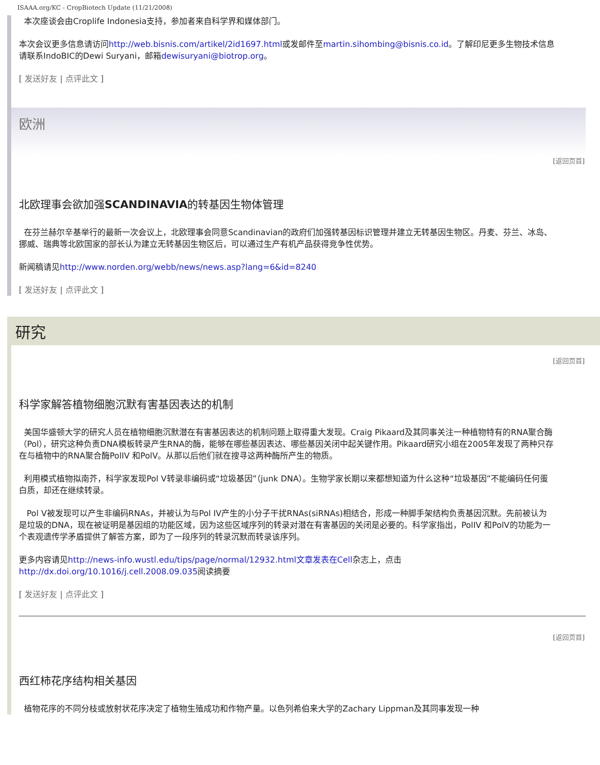ISAAA.org/KC - CropBiotech Update (11/21/2008)
本次座谈会由Croplife Indonesia支持，参加者来自科学界和媒体部门。
本次会议更多信息请访问http://web.bisnis.com/artikel/2id1697.html或发邮件至martin.sihombing@bisnis.co.id。了解印尼更多生物技术信息请联系IndoBIC的Dewi Suryani，邮箱dewisuryani@biotrop.org。
[ 发送好友 | 点评此文 ]
欧洲
[返回页首]
北欧理事会欲加强SCANDINAVIA的转基因生物体管理
在芬兰赫尔辛基举行的最新一次会议上，北欧理事会同意Scandinavian的政府们加强转基因标识管理并建立无转基因生物区。丹麦、芬兰、冰岛、挪威、瑞典等北欧国家的部长认为建立无转基因生物区后，可以通过生产有机产品获得竞争性优势。
新闻稿请见http://www.norden.org/webb/news/news.asp?lang=6&id=8240
[ 发送好友 | 点评此文 ]
研究
[返回页首]
科学家解答植物细胞沉默有害基因表达的机制
美国华盛顿大学的研究人员在植物细胞沉默潜在有害基因表达的机制问题上取得重大发现。Craig Pikaard及其同事关注一种植物特有的RNA聚合酶（Pol），研究这种负责DNA模板转录产生RNA的酶，能够在哪些基因表达、哪些基因关闭中起关键作用。Pikaard研究小组在2005年发现了两种只存在与植物中的RNA聚合酶PolIV 和PolV。从那以后他们就在搜寻这两种酶所产生的物质。
利用模式植物拟南芥，科学家发现Pol V转录非编码或“垃圾基因”（junk DNA）。生物学家长期以来都想知道为什么这种“垃圾基因”不能编码任何蛋白质，却还在继续转录。
Pol V被发现可以产生非编码RNAs，并被认为与Pol IV产生的小分子干扰RNAs(siRNAs)相结合，形成一种脚手架结构负责基因沉默。先前被认为是垃圾的DNA，现在被证明是基因组的功能区域，因为这些区域序列的转录对潜在有害基因的关闭是必要的。科学家指出，PolIV 和PolV的功能为一个表观遗传学矛盾提供了解答方案，即为了一段序列的转录沉默而转录该序列。
更多内容请见http://news-info.wustl.edu/tips/page/normal/12932.html文章发表在Cell杂志上，点击http://dx.doi.org/10.1016/j.cell.2008.09.035阅读摘要
[ 发送好友 | 点评此文 ]
[返回页首]
西红柿花序结构相关基因
植物花序的不同分枝或放射状花序决定了植物生殖成功和作物产量。以色列希伯来大学的Zachary Lippman及其同事发现一种